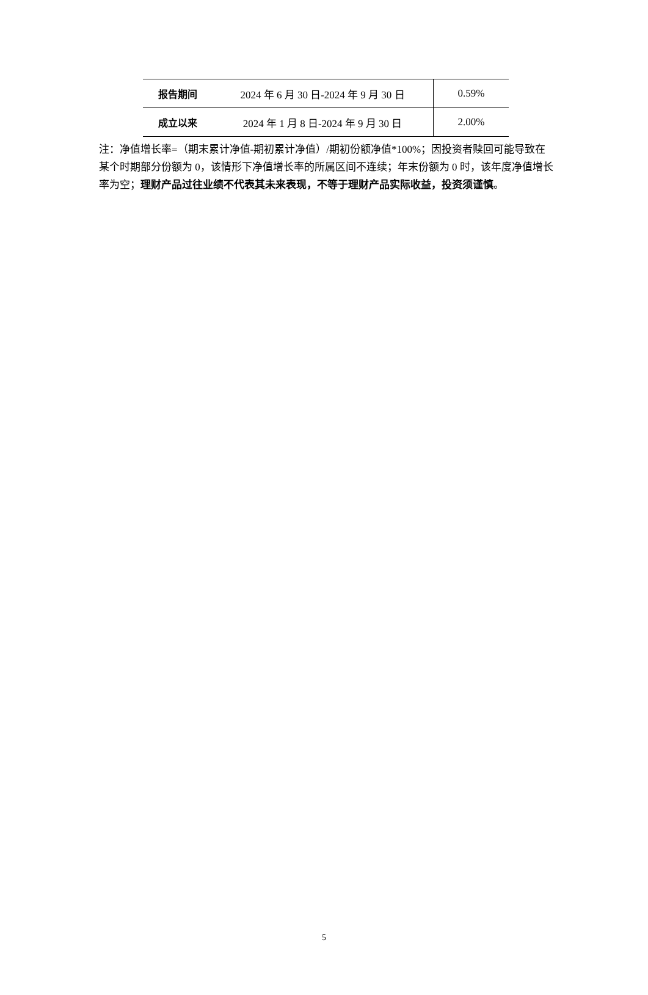| 报告期间 | 2024 年 6 月 30 日-2024 年 9 月 30 日 | 0.59% |
| 成立以来 | 2024 年 1 月 8 日-2024 年 9 月 30 日 | 2.00% |
注：净值增长率=（期末累计净值-期初累计净值）/期初份额净值*100%；因投资者赎回可能导致在某个时期部分份额为 0，该情形下净值增长率的所属区间不连续；年末份额为 0 时，该年度净值增长率为空；理财产品过往业绩不代表其未来表现，不等于理财产品实际收益，投资须谨慎。
5